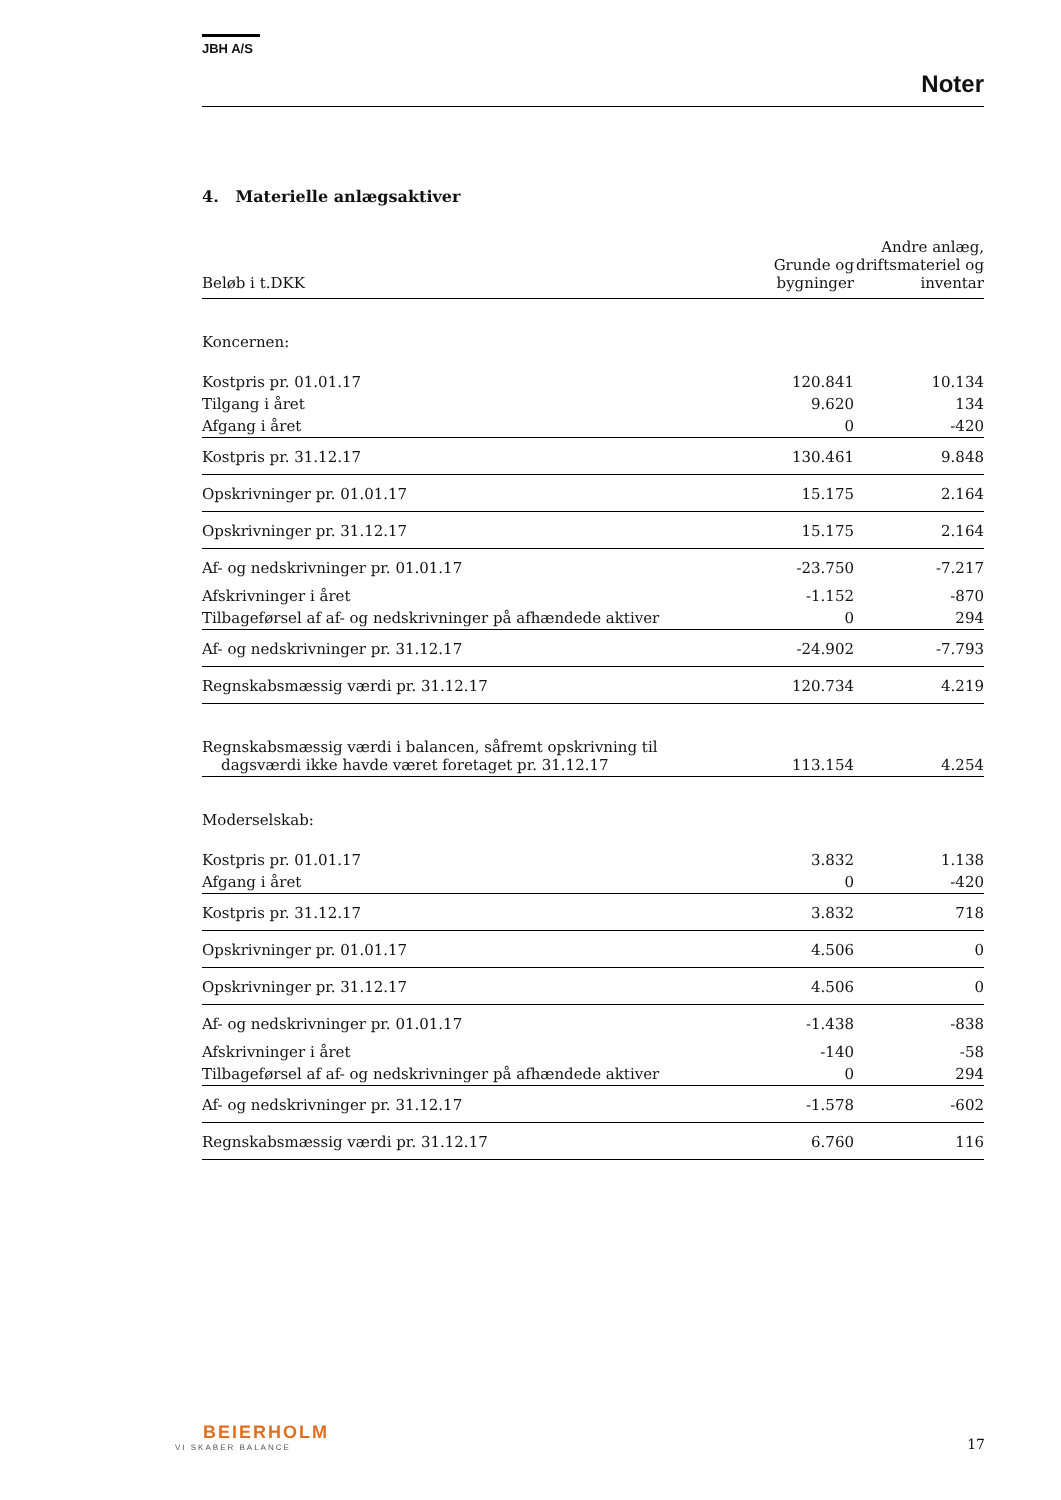JBH A/S
Noter
4. Materielle anlægsaktiver
| Beløb i t.DKK | Grunde og bygninger | Andre anlæg, driftsmateriel og inventar |
| --- | --- | --- |
| Koncernen: | | |
| Kostpris pr. 01.01.17 | 120.841 | 10.134 |
| Tilgang i året | 9.620 | 134 |
| Afgang i året | 0 | -420 |
| Kostpris pr. 31.12.17 | 130.461 | 9.848 |
| Opskrivninger pr. 01.01.17 | 15.175 | 2.164 |
| Opskrivninger pr. 31.12.17 | 15.175 | 2.164 |
| Af- og nedskrivninger pr. 01.01.17 | -23.750 | -7.217 |
| Afskrivninger i året | -1.152 | -870 |
| Tilbageførsel af af- og nedskrivninger på afhændede aktiver | 0 | 294 |
| Af- og nedskrivninger pr. 31.12.17 | -24.902 | -7.793 |
| Regnskabsmæssig værdi pr. 31.12.17 | 120.734 | 4.219 |
| Regnskabsmæssig værdi i balancen, såfremt opskrivning til dagsværdi ikke havde været foretaget pr. 31.12.17 | 113.154 | 4.254 |
| Moderselskab: | | |
| Kostpris pr. 01.01.17 | 3.832 | 1.138 |
| Afgang i året | 0 | -420 |
| Kostpris pr. 31.12.17 | 3.832 | 718 |
| Opskrivninger pr. 01.01.17 | 4.506 | 0 |
| Opskrivninger pr. 31.12.17 | 4.506 | 0 |
| Af- og nedskrivninger pr. 01.01.17 | -1.438 | -838 |
| Afskrivninger i året | -140 | -58 |
| Tilbageførsel af af- og nedskrivninger på afhændede aktiver | 0 | 294 |
| Af- og nedskrivninger pr. 31.12.17 | -1.578 | -602 |
| Regnskabsmæssig værdi pr. 31.12.17 | 6.760 | 116 |
BEIERHOLM
VI SKABER BALANCE
17